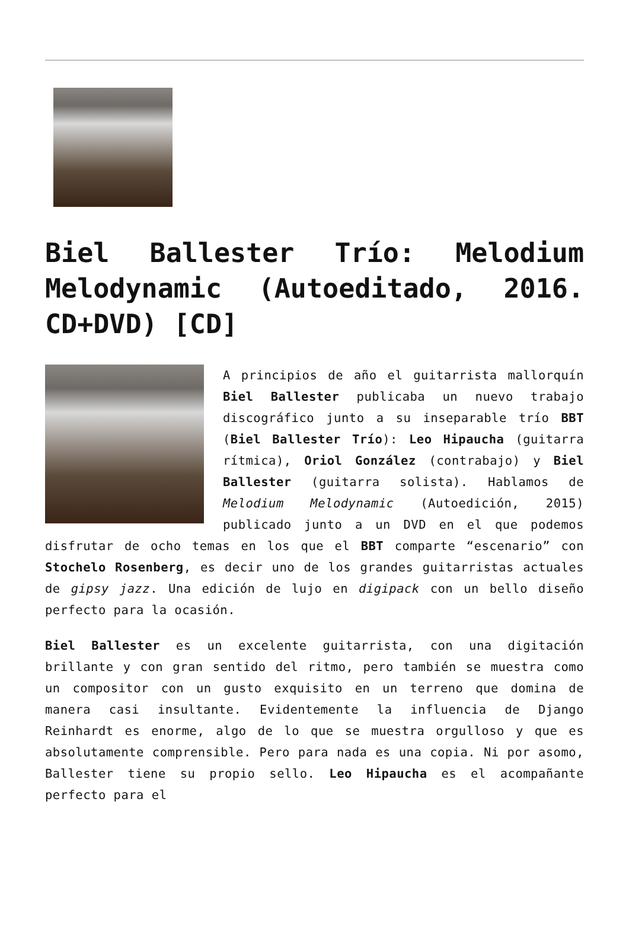Biel Ballester Trío: Melodium Melodynamic (Autoeditado, 2016. CD+DVD) [CD]
A principios de año el guitarrista mallorquín Biel Ballester publicaba un nuevo trabajo discográfico junto a su inseparable trío BBT (Biel Ballester Trío): Leo Hipaucha (guitarra rítmica), Oriol González (contrabajo) y Biel Ballester (guitarra solista). Hablamos de Melodium Melodynamic (Autoedición, 2015) publicado junto a un DVD en el que podemos disfrutar de ocho temas en los que el BBT comparte “escenario” con Stochelo Rosenberg, es decir uno de los grandes guitarristas actuales de gipsy jazz. Una edición de lujo en digipack con un bello diseño perfecto para la ocasión.
Biel Ballester es un excelente guitarrista, con una digitación brillante y con gran sentido del ritmo, pero también se muestra como un compositor con un gusto exquisito en un terreno que domina de manera casi insultante. Evidentemente la influencia de Django Reinhardt es enorme, algo de lo que se muestra orgulloso y que es absolutamente comprensible. Pero para nada es una copia. Ni por asomo, Ballester tiene su propio sello. Leo Hipaucha es el acompañante perfecto para el